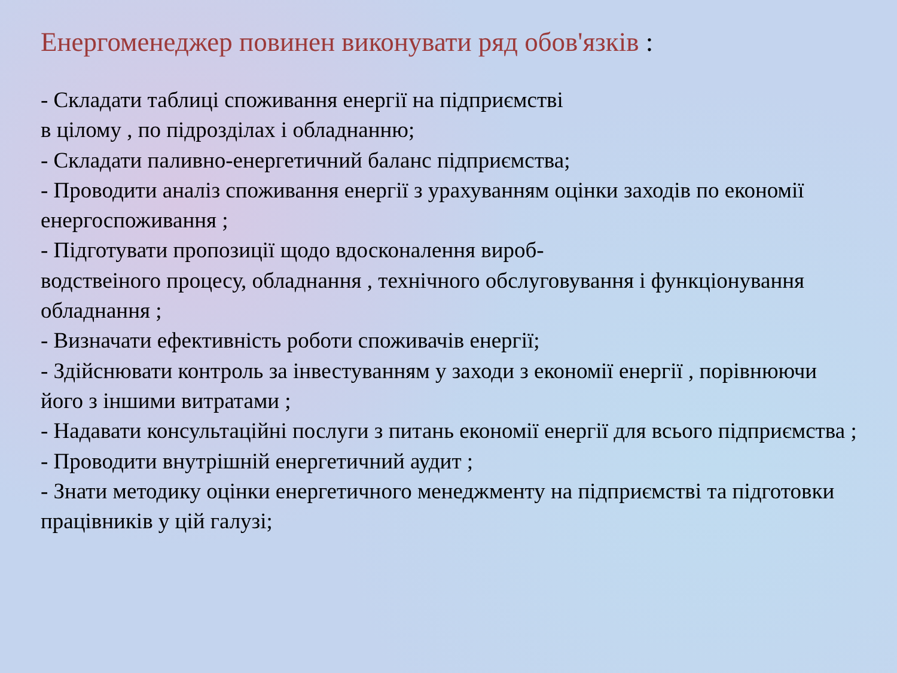Енергоменеджер повинен виконувати ряд обов'язків :
- Складати таблиці споживання енергії на підприємстві
в цілому , по підрозділах і обладнанню;
- Складати паливно-енергетичний баланс підприємства;
- Проводити аналіз споживання енергії з урахуванням оцінки заходів по економії енергоспоживання ;
- Підготувати пропозиції щодо вдосконалення вироб-
водствеіного процесу, обладнання , технічного обслуговування і функціонування обладнання ;
- Визначати ефективність роботи споживачів енергії;
- Здійснювати контроль за інвестуванням у заходи з економії енергії , порівнюючи його з іншими витратами ;
- Надавати консультаційні послуги з питань економії енергії для всього підприємства ;
- Проводити внутрішній енергетичний аудит ;
- Знати методику оцінки енергетичного менеджменту на підприємстві та підготовки працівників у цій галузі;